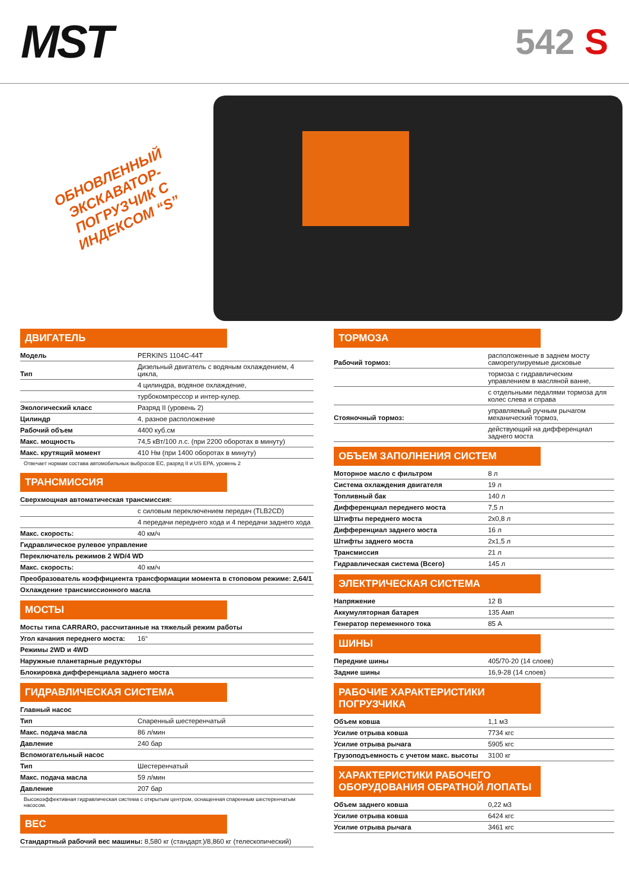MST
542 S
ОБНОВЛЕННЫЙ ЭКСКАВАТОР-ПОГРУЗЧИК С ИНДЕКСОМ “S”
ДВИГАТЕЛЬ
| Модель | PERKINS 1104C-44T |
| Тип | Дизельный двигатель с водяным охлаждением, 4 цикла, |
| | 4 цилиндра, водяное охлаждение, |
| | турбокомпрессор и интер-кулер. |
| Экологический класс | Разряд II (уровень 2) |
| Цилиндр | 4, разное расположение |
| Рабочий объем | 4400 куб.см |
| Макс. мощность | 74,5 кВт/100 л.с. (при 2200 оборотах в минуту) |
| Макс. крутящий момент | 410 Нм (при 1400 оборотах в минуту) |
Отвечает нормам состава автомобильных выбросов ЕС, разряд II и US EPA, уровень 2
ТРАНСМИССИЯ
| Сверхмощная автоматическая трансмиссия: | |
| | с силовым переключением передач (TLB2CD) |
| | 4 передачи переднего хода и 4 передачи заднего хода |
| Макс. скорость: | 40 км/ч |
| Гидравлическое рулевое управление | |
| Переключатель режимов 2 WD/4 WD | |
| Макс. скорость: | 40 км/ч |
| Преобразователь коэффициента трансформации момента в стоповом режиме: 2,64/1 | |
| Охлаждение трансмиссионного масла | |
МОСТЫ
| Мосты типа CARRARO, рассчитанные на тяжелый режим работы | |
| Угол качания переднего моста: | 16° |
| Режимы 2WD и 4WD | |
| Наружные планетарные редукторы | |
| Блокировка дифференциала заднего моста | |
ГИДРАВЛИЧЕСКАЯ СИСТЕМА
| Главный насос | |
| Тип | Спаренный шестеренчатый |
| Макс. подача масла | 86 л/мин |
| Давление | 240 бар |
| Вспомогательный насос | |
| Тип | Шестеренчатый |
| Макс. подача масла | 59 л/мин |
| Давление | 207 бар |
Высокоэффективная гидравлическая система с открытым центром, оснащенная спаренным шестеренчатым насосом.
ВЕС
| Стандартный рабочий вес машины: 8,580 кг (стандарт.)/8,860 кг (телескопический) |
ТОРМОЗА
| Рабочий тормоз: | расположенные в заднем мосту саморегулируемые дисковые |
| | тормоза с гидравлическим управлением в масляной ванне, |
| | с отдельными педалями тормоза для колес слева и справа |
| Стояночный тормоз: | управляемый ручным рычагом механический тормоз, |
| | действующий на дифференциал заднего моста |
ОБЪЕМ ЗАПОЛНЕНИЯ СИСТЕМ
| Моторное масло с фильтром | 8 л |
| Система охлаждения двигателя | 19 л |
| Топливный бак | 140 л |
| Дифференциал переднего моста | 7,5 л |
| Штифты переднего моста | 2x0,8 л |
| Дифференциал заднего моста | 16 л |
| Штифты заднего моста | 2x1,5 л |
| Трансмиссия | 21 л |
| Гидравлическая система (Всего) | 145 л |
ЭЛЕКТРИЧЕСКАЯ СИСТЕМА
| Напряжение | 12 В |
| Аккумуляторная батарея | 135 Амп |
| Генератор переменного тока | 85 А |
ШИНЫ
| Передние шины | 405/70-20 (14 слоев) |
| Задние шины | 16,9-28 (14 слоев) |
РАБОЧИЕ ХАРАКТЕРИСТИКИ ПОГРУЗЧИКА
| Объем ковша | 1,1 м3 |
| Усилие отрыва ковша | 7734 кгс |
| Усилие отрыва рычага | 5905 кгс |
| Грузоподъемность с учетом макс. высоты | 3100 кг |
ХАРАКТЕРИСТИКИ РАБОЧЕГО ОБОРУДОВАНИЯ ОБРАТНОЙ ЛОПАТЫ
| Объем заднего ковша | 0,22 м3 |
| Усилие отрыва ковша | 6424 кгс |
| Усилие отрыва рычага | 3461 кгс |